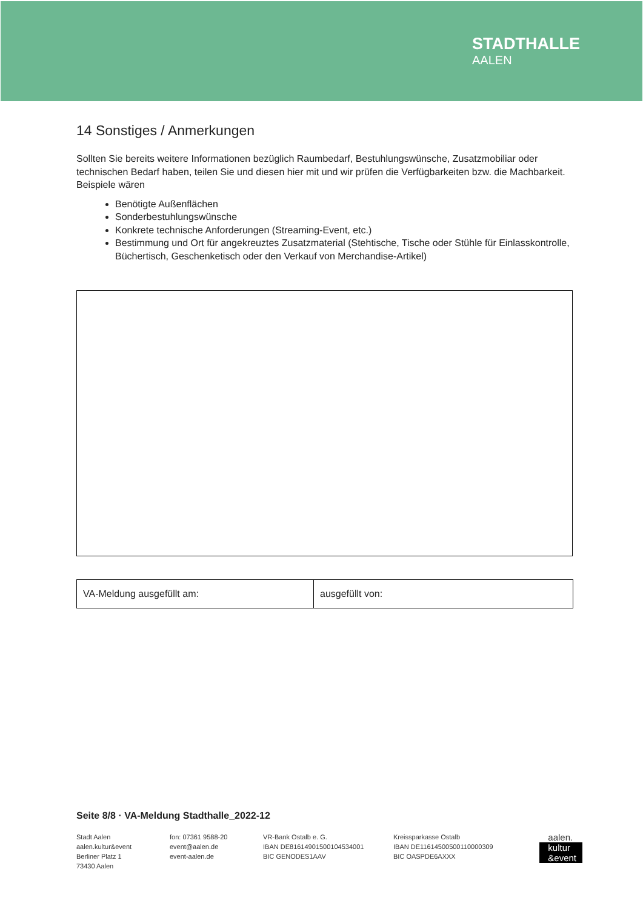STADTHALLE
AALEN
14 Sonstiges / Anmerkungen
Sollten Sie bereits weitere Informationen bezüglich Raumbedarf, Bestuhlungswünsche, Zusatzmobiliar oder technischen Bedarf haben, teilen Sie und diesen hier mit und wir prüfen die Verfügbarkeiten bzw. die Machbarkeit. Beispiele wären
Benötigte Außenflächen
Sonderbestuhlungswünsche
Konkrete technische Anforderungen (Streaming-Event, etc.)
Bestimmung und Ort für angekreuztes Zusatzmaterial (Stehtische, Tische oder Stühle für Einlasskontrolle, Büchertisch, Geschenketisch oder den Verkauf von Merchandise-Artikel)
| VA-Meldung ausgefüllt am: | ausgefüllt von: |
Seite 8/8 · VA-Meldung Stadthalle_2022-12
Stadt Aalen
aalen.kultur&event
Berliner Platz 1
73430 Aalen
fon: 07361 9588-20
event@aalen.de
event-aalen.de
VR-Bank Ostalb e. G.
IBAN DE81614901500104534001
BIC GENODES1AAV
Kreissparkasse Ostalb
IBAN DE11614500500110000309
BIC OASPDE6AXXX
aalen.
kultur
&event